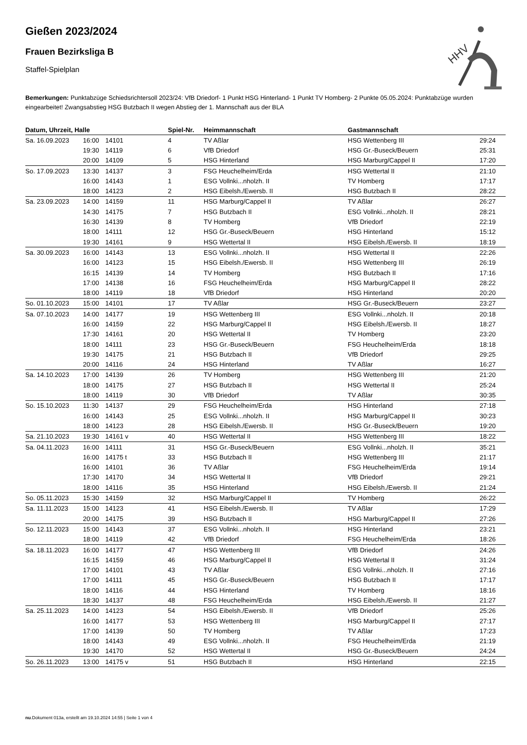HHV
Gießen 2023/2024
Frauen Bezirksliga B
Staffel-Spielplan
Bemerkungen: Punktabzüge Schiedsrichtersoll 2023/24: VfB Driedorf- 1 Punkt HSG Hinterland- 1 Punkt TV Homberg- 2 Punkte 05.05.2024: Punktabzüge wurden eingearbeitet! Zwangsabstieg HSG Butzbach II wegen Abstieg der 1. Mannschaft aus der BLA
| Datum, Uhrzeit, Halle | | | Spiel-Nr. | Heimmannschaft | Gastmannschaft | |
| --- | --- | --- | --- | --- | --- | --- |
| Sa. 16.09.2023 | 16:00 | 14101 | 4 | TV Aßlar | HSG Wettenberg III | 29:24 |
| | 19:30 | 14119 | 6 | VfB Driedorf | HSG Gr.-Buseck/Beuern | 25:31 |
| | 20:00 | 14109 | 5 | HSG Hinterland | HSG Marburg/Cappel II | 17:20 |
| So. 17.09.2023 | 13:30 | 14137 | 3 | FSG Heuchelheim/Erda | HSG Wettertal II | 21:10 |
| | 16:00 | 14143 | 1 | ESG Vollnki...nholzh. II | TV Homberg | 17:17 |
| | 18:00 | 14123 | 2 | HSG Eibelsh./Ewersb. II | HSG Butzbach II | 28:22 |
| Sa. 23.09.2023 | 14:00 | 14159 | 11 | HSG Marburg/Cappel II | TV Aßlar | 26:27 |
| | 14:30 | 14175 | 7 | HSG Butzbach II | ESG Vollnki...nholzh. II | 28:21 |
| | 16:30 | 14139 | 8 | TV Homberg | VfB Driedorf | 22:19 |
| | 18:00 | 14111 | 12 | HSG Gr.-Buseck/Beuern | HSG Hinterland | 15:12 |
| | 19:30 | 14161 | 9 | HSG Wettertal II | HSG Eibelsh./Ewersb. II | 18:19 |
| Sa. 30.09.2023 | 16:00 | 14143 | 13 | ESG Vollnki...nholzh. II | HSG Wettertal II | 22:26 |
| | 16:00 | 14123 | 15 | HSG Eibelsh./Ewersb. II | HSG Wettenberg III | 26:19 |
| | 16:15 | 14139 | 14 | TV Homberg | HSG Butzbach II | 17:16 |
| | 17:00 | 14138 | 16 | FSG Heuchelheim/Erda | HSG Marburg/Cappel II | 28:22 |
| | 18:00 | 14119 | 18 | VfB Driedorf | HSG Hinterland | 20:20 |
| So. 01.10.2023 | 15:00 | 14101 | 17 | TV Aßlar | HSG Gr.-Buseck/Beuern | 23:27 |
| Sa. 07.10.2023 | 14:00 | 14177 | 19 | HSG Wettenberg III | ESG Vollnki...nholzh. II | 20:18 |
| | 16:00 | 14159 | 22 | HSG Marburg/Cappel II | HSG Eibelsh./Ewersb. II | 18:27 |
| | 17:30 | 14161 | 20 | HSG Wettertal II | TV Homberg | 23:20 |
| | 18:00 | 14111 | 23 | HSG Gr.-Buseck/Beuern | FSG Heuchelheim/Erda | 18:18 |
| | 19:30 | 14175 | 21 | HSG Butzbach II | VfB Driedorf | 29:25 |
| | 20:00 | 14116 | 24 | HSG Hinterland | TV Aßlar | 16:27 |
| Sa. 14.10.2023 | 17:00 | 14139 | 26 | TV Homberg | HSG Wettenberg III | 21:20 |
| | 18:00 | 14175 | 27 | HSG Butzbach II | HSG Wettertal II | 25:24 |
| | 18:00 | 14119 | 30 | VfB Driedorf | TV Aßlar | 30:35 |
| So. 15.10.2023 | 11:30 | 14137 | 29 | FSG Heuchelheim/Erda | HSG Hinterland | 27:18 |
| | 16:00 | 14143 | 25 | ESG Vollnki...nholzh. II | HSG Marburg/Cappel II | 30:23 |
| | 18:00 | 14123 | 28 | HSG Eibelsh./Ewersb. II | HSG Gr.-Buseck/Beuern | 19:20 |
| Sa. 21.10.2023 | 19:30 | 14161 v | 40 | HSG Wettertal II | HSG Wettenberg III | 18:22 |
| Sa. 04.11.2023 | 16:00 | 14111 | 31 | HSG Gr.-Buseck/Beuern | ESG Vollnki...nholzh. II | 35:21 |
| | 16:00 | 14175 t | 33 | HSG Butzbach II | HSG Wettenberg III | 21:17 |
| | 16:00 | 14101 | 36 | TV Aßlar | FSG Heuchelheim/Erda | 19:14 |
| | 17:30 | 14170 | 34 | HSG Wettertal II | VfB Driedorf | 29:21 |
| | 18:00 | 14116 | 35 | HSG Hinterland | HSG Eibelsh./Ewersb. II | 21:24 |
| So. 05.11.2023 | 15:30 | 14159 | 32 | HSG Marburg/Cappel II | TV Homberg | 26:22 |
| Sa. 11.11.2023 | 15:00 | 14123 | 41 | HSG Eibelsh./Ewersb. II | TV Aßlar | 17:29 |
| | 20:00 | 14175 | 39 | HSG Butzbach II | HSG Marburg/Cappel II | 27:26 |
| So. 12.11.2023 | 15:00 | 14143 | 37 | ESG Vollnki...nholzh. II | HSG Hinterland | 23:21 |
| | 18:00 | 14119 | 42 | VfB Driedorf | FSG Heuchelheim/Erda | 18:26 |
| Sa. 18.11.2023 | 16:00 | 14177 | 47 | HSG Wettenberg III | VfB Driedorf | 24:26 |
| | 16:15 | 14159 | 46 | HSG Marburg/Cappel II | HSG Wettertal II | 31:24 |
| | 17:00 | 14101 | 43 | TV Aßlar | ESG Vollnki...nholzh. II | 27:16 |
| | 17:00 | 14111 | 45 | HSG Gr.-Buseck/Beuern | HSG Butzbach II | 17:17 |
| | 18:00 | 14116 | 44 | HSG Hinterland | TV Homberg | 18:16 |
| | 18:30 | 14137 | 48 | FSG Heuchelheim/Erda | HSG Eibelsh./Ewersb. II | 21:27 |
| Sa. 25.11.2023 | 14:00 | 14123 | 54 | HSG Eibelsh./Ewersb. II | VfB Driedorf | 25:26 |
| | 16:00 | 14177 | 53 | HSG Wettenberg III | HSG Marburg/Cappel II | 27:17 |
| | 17:00 | 14139 | 50 | TV Homberg | TV Aßlar | 17:23 |
| | 18:00 | 14143 | 49 | ESG Vollnki...nholzh. II | FSG Heuchelheim/Erda | 21:19 |
| | 19:30 | 14170 | 52 | HSG Wettertal II | HSG Gr.-Buseck/Beuern | 24:24 |
| So. 26.11.2023 | 13:00 | 14175 v | 51 | HSG Butzbach II | HSG Hinterland | 22:15 |
nu.Dokument 013a, erstellt am 19.10.2024 14:55 | Seite 1 von 4